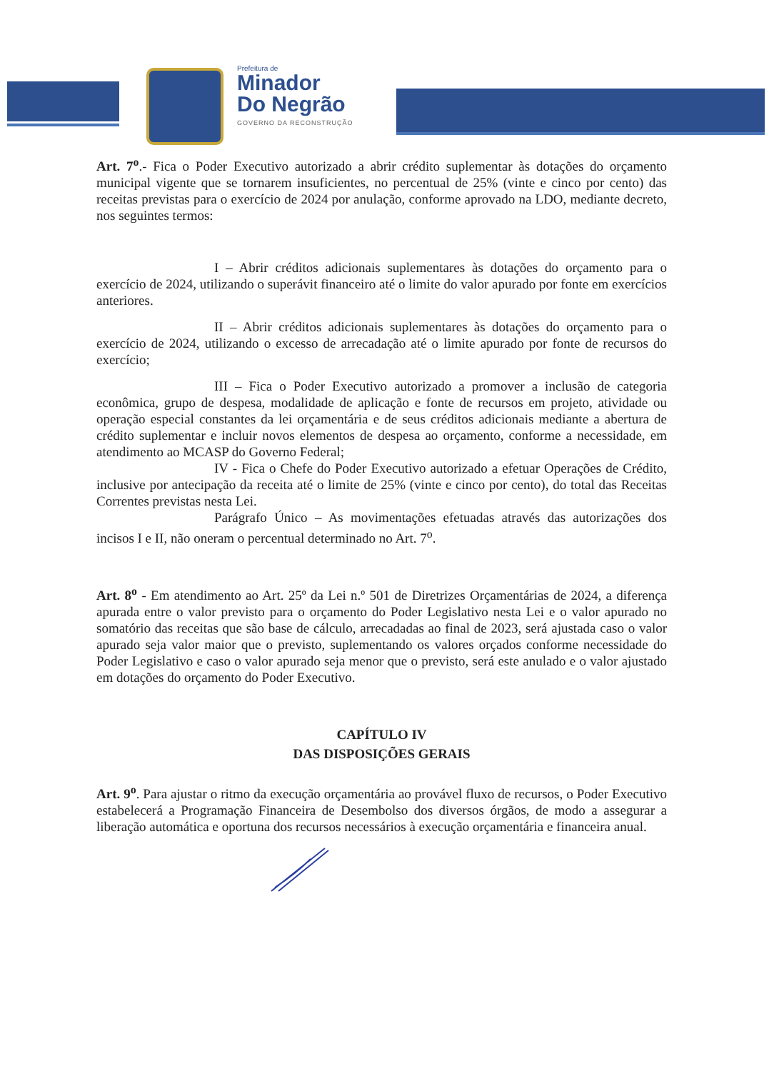Prefeitura de
Minador
Do Negrão
GOVERNO DA RECONSTRUÇÃO
Art. 7<sup>o</sup>.- Fica o Poder Executivo autorizado a abrir crédito suplementar às dotações do orçamento municipal vigente que se tornarem insuficientes, no percentual de 25% (vinte e cinco por cento) das receitas previstas para o exercício de 2024 por anulação, conforme aprovado na LDO, mediante decreto, nos seguintes termos:
I – Abrir créditos adicionais suplementares às dotações do orçamento para o exercício de 2024, utilizando o superávit financeiro até o limite do valor apurado por fonte em exercícios anteriores.
II – Abrir créditos adicionais suplementares às dotações do orçamento para o exercício de 2024, utilizando o excesso de arrecadação até o limite apurado por fonte de recursos do exercício;
III – Fica o Poder Executivo autorizado a promover a inclusão de categoria econômica, grupo de despesa, modalidade de aplicação e fonte de recursos em projeto, atividade ou operação especial constantes da lei orçamentária e de seus créditos adicionais mediante a abertura de crédito suplementar e incluir novos elementos de despesa ao orçamento, conforme a necessidade, em atendimento ao MCASP do Governo Federal;
IV - Fica o Chefe do Poder Executivo autorizado a efetuar Operações de Crédito, inclusive por antecipação da receita até o limite de 25% (vinte e cinco por cento), do total das Receitas Correntes previstas nesta Lei.
Parágrafo Único – As movimentações efetuadas através das autorizações dos incisos I e II, não oneram o percentual determinado no Art. 7<sup>o</sup>.
Art. 8<sup>o</sup> - Em atendimento ao Art. 25º da Lei n.º 501 de Diretrizes Orçamentárias de 2024, a diferença apurada entre o valor previsto para o orçamento do Poder Legislativo nesta Lei e o valor apurado no somatório das receitas que são base de cálculo, arrecadadas ao final de 2023, será ajustada caso o valor apurado seja valor maior que o previsto, suplementando os valores orçados conforme necessidade do Poder Legislativo e caso o valor apurado seja menor que o previsto, será este anulado e o valor ajustado em dotações do orçamento do Poder Executivo.
CAPÍTULO IV
DAS DISPOSIÇÕES GERAIS
Art. 9<sup>o</sup>. Para ajustar o ritmo da execução orçamentária ao provável fluxo de recursos, o Poder Executivo estabelecerá a Programação Financeira de Desembolso dos diversos órgãos, de modo a assegurar a liberação automática e oportuna dos recursos necessários à execução orçamentária e financeira anual.